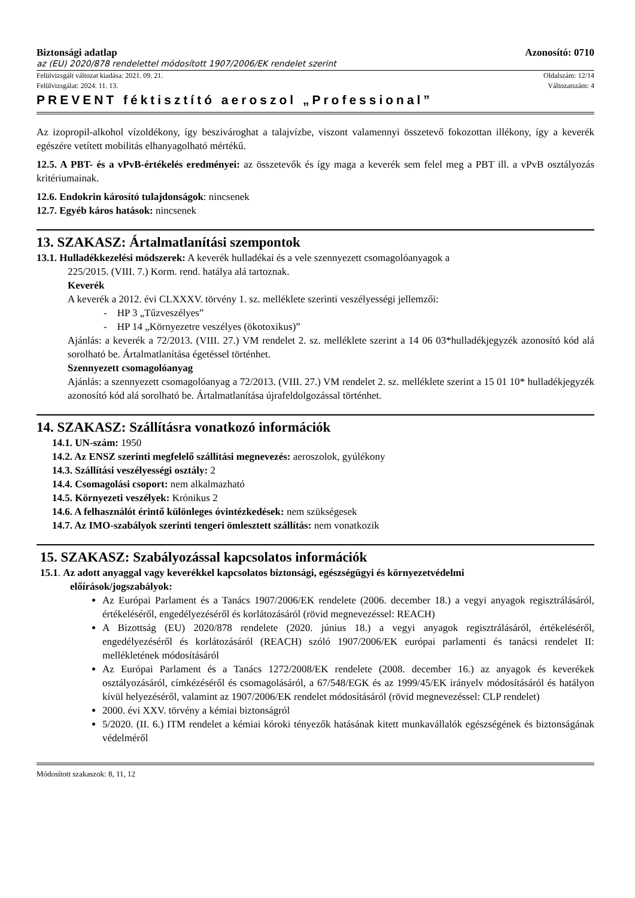Biztonsági adatlap Azonosító: 0710
az (EU) 2020/878 rendelettel módosított 1907/2006/EK rendelet szerint
Felülvizsgált változat kiadása: 2021. 09. 21. Oldalszám: 12/14
Felülvizsgálat: 2024. 11. 13. Változatszám: 4
PREVENT féktisztító aeroszol „Professional”
Az izopropil-alkohol vízoldékony, így beszivároghat a talajvízbe, viszont valamennyi összetevő fokozottan illékony, így a keverék egészére vetített mobilitás elhanyagolható mértékű.
12.5. A PBT- és a vPvB-értékelés eredményei: az összetevők és így maga a keverék sem felel meg a PBT ill. a vPvB osztályozás kritériumainak.
12.6. Endokrin károsító tulajdonságok: nincsenek
12.7. Egyéb káros hatások: nincsenek
13. SZAKASZ: Ártalmatlanítási szempontok
13.1. Hulladékkezelési módszerek: A keverék hulladékai és a vele szennyezett csomagolóanyagok a
225/2015. (VIII. 7.) Korm. rend. hatálya alá tartoznak.
Keverék
A keverék a 2012. évi CLXXXV. törvény 1. sz. melléklete szerinti veszélyességi jellemzői:
- HP 3 „Tűzveszélyes”
- HP 14 „Környezetre veszélyes (ökotoxikus)”
Ajánlás: a keverék a 72/2013. (VIII. 27.) VM rendelet 2. sz. melléklete szerint a 14 06 03*hulladékjegyzék azonosító kód alá sorolható be. Ártalmatlanítása égetéssel történhet.
Szennyezett csomagolóanyag
Ajánlás: a szennyezett csomagolóanyag a 72/2013. (VIII. 27.) VM rendelet 2. sz. melléklete szerint a 15 01 10* hulladékjegyzék azonosító kód alá sorolható be. Ártalmatlanítása újrafeldolgozással történhet.
14. SZAKASZ: Szállításra vonatkozó információk
14.1. UN-szám: 1950
14.2. Az ENSZ szerinti megfelelő szállítási megnevezés: aeroszolok, gyúlékony
14.3. Szállítási veszélyességi osztály: 2
14.4. Csomagolási csoport: nem alkalmazható
14.5. Környezeti veszélyek: Krónikus 2
14.6. A felhasználót érintő különleges óvintézkedések: nem szükségesek
14.7. Az IMO-szabályok szerinti tengeri ömlesztett szállítás: nem vonatkozik
15. SZAKASZ: Szabályozással kapcsolatos információk
15.1. Az adott anyaggal vagy keverékkel kapcsolatos biztonsági, egészségügyi és környezetvédelmi
előírások/jogszabályok:
Az Európai Parlament és a Tanács 1907/2006/EK rendelete (2006. december 18.) a vegyi anyagok regisztrálásáról, értékeléséről, engedélyezéséről és korlátozásáról (rövid megnevezéssel: REACH)
A Bizottság (EU) 2020/878 rendelete (2020. június 18.) a vegyi anyagok regisztrálásáról, értékeléséről, engedélyezéséről és korlátozásáról (REACH) szóló 1907/2006/EK európai parlamenti és tanácsi rendelet II: mellékletének módosításáról
Az Európai Parlament és a Tanács 1272/2008/EK rendelete (2008. december 16.) az anyagok és keverékek osztályozásáról, címkézéséről és csomagolásáról, a 67/548/EGK és az 1999/45/EK irányelv módosításáról és hatályon kívül helyezéséről, valamint az 1907/2006/EK rendelet módosításáról (rövid megnevezéssel: CLP rendelet)
2000. évi XXV. törvény a kémiai biztonságról
5/2020. (II. 6.) ITM rendelet a kémiai kóroki tényezők hatásának kitett munkavállalók egészségének és biztonságának védelméről
Módosított szakaszok: 8, 11, 12